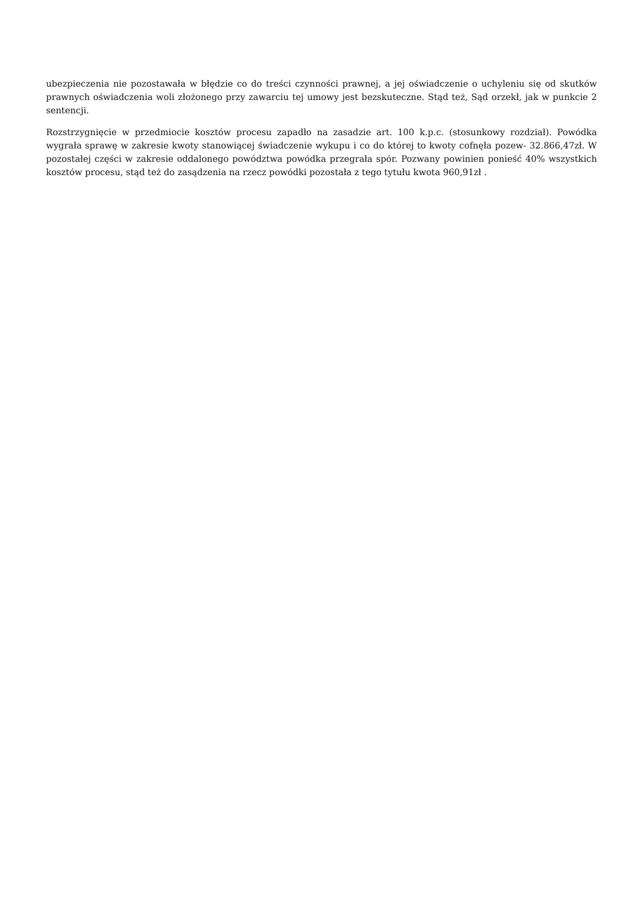ubezpieczenia nie pozostawała w błędzie co do treści czynności prawnej, a jej oświadczenie o uchyleniu się od skutków prawnych oświadczenia woli złożonego przy zawarciu tej umowy jest bezskuteczne. Stąd też, Sąd orzekł, jak w punkcie 2 sentencji.
Rozstrzygnięcie w przedmiocie kosztów procesu zapadło na zasadzie art. 100 k.p.c. (stosunkowy rozdział). Powódka wygrała sprawę w zakresie kwoty stanowiącej świadczenie wykupu i co do której to kwoty cofnęła pozew- 32.866,47zł. W pozostałej części w zakresie oddalonego powództwa powódka przegrała spór. Pozwany powinien ponieść 40% wszystkich kosztów procesu, stąd też do zasądzenia na rzecz powódki pozostała z tego tytułu kwota 960,91zł .